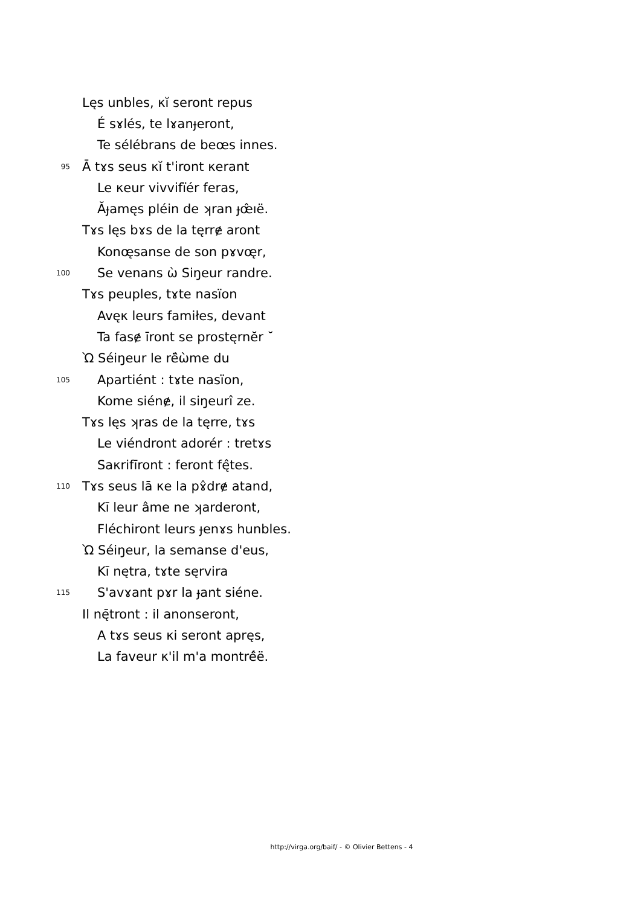Lęs unbles, κĭ seront repus
É sɤlés, te lɤanɟeront,
Te sélébrans de beœs innes.
95 Ā tɤs seus κĭ t'iront κerant
Le κeur vivvifïér feras,
Ăɟamęs pléin de ʞran ɟœ̂ıë.
Tɤs lęs bɤs de la tęrrɇ aront
Konœ̨sanse de son pɤvœ̨r,
100 Se venans ὼ Siŋeur randre.
Tɤs peuples, tɤte nasïon
Avęκ leurs famiłes, devant
Ta fasɇ īront se prostęrnĕr ˘
Ὼ Séiŋeur le rë̂ὼme du
105 Apartiént : tɤte nasïon,
Kome siénɇ, il siŋeurî ze.
Tɤs lęs ʞras de la tęrre, tɤs
Le viéndront adorér : tretɤs
Saκrifīront : feront fę̂tes.
110 Tɤs seus lā κe la pɤ̂drɇ atand,
Kī leur âme ne ʞarderont,
Fléchiront leurs ɟenɤs hunbles.
Ὼ Séiŋeur, la semanse d'eus,
Kī nętra, tɤte sęrvira
115 S'avɤant pɤr la ɟant siéne.
Il nę̄tront : il anonseront,
A tɤs seus κi seront apręs,
La faveur κ'il m'a montré̂ë.
http://virga.org/baif/ - © Olivier Bettens - 4